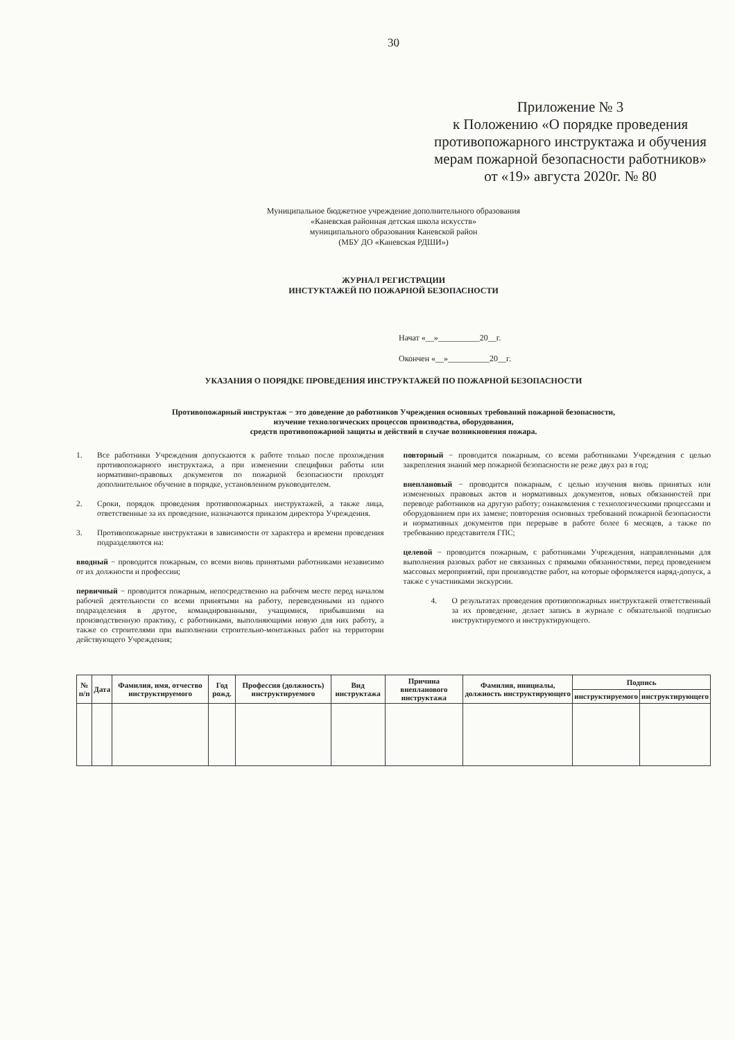30
Приложение № 3
к Положению «О порядке проведения противопожарного инструктажа и обучения мерам пожарной безопасности работников»
от «19» августа 2020г. № 80
Муниципальное бюджетное учреждение дополнительного образования
«Каневская районная детская школа искусств»
муниципального образования Каневской район
(МБУ ДО «Каневская РДШИ»)
ЖУРНАЛ РЕГИСТРАЦИИ
ИНСТУКТАЖЕЙ ПО ПОЖАРНОЙ БЕЗОПАСНОСТИ
Начат «__»__________20__г.
Окончен «__»__________20__г.
УКАЗАНИЯ О ПОРЯДКЕ ПРОВЕДЕНИЯ ИНСТРУКТАЖЕЙ ПО ПОЖАРНОЙ БЕЗОПАСНОСТИ
Противопожарный инструктаж − это доведение до работников Учреждения основных требований пожарной безопасности,
изучение технологических процессов производства, оборудования,
средств противопожарной защиты и действий в случае возникновения пожара.
1. Все работники Учреждения допускаются к работе только после прохождения противопожарного инструктажа, а при изменении специфики работы или нормативно-правовых документов по пожарной безопасности проходят дополнительное обучение в порядке, установленном руководителем.
2. Сроки, порядок проведения противопожарных инструктажей, а также лица, ответственные за их проведение, назначаются приказом директора Учреждения.
3. Противопожарные инструктажи в зависимости от характера и времени проведения подразделяются на:
вводный − проводится пожарным, со всеми вновь принятыми работниками независимо от их должности и профессии;
первичный − проводится пожарным, непосредственно на рабочем месте перед началом рабочей деятельности со всеми принятыми на работу, переведенными из одного подразделения в другое, командированными, учащимися, прибывшими на производственную практику, с работниками, выполняющими новую для них работу, а также со строителями при выполнении строительно-монтажных работ на территории действующего Учреждения;
повторный − проводится пожарным, со всеми работниками Учреждения с целью закрепления знаний мер пожарной безопасности не реже двух раз в год;
внеплановый − проводится пожарным, с целью изучения вновь принятых или измененных правовых актов и нормативных документов, новых обязанностей при переводе работников на другую работу; ознакомления с технологическими процессами и оборудованием при их замене; повторения основных требований пожарной безопасности и нормативных документов при перерыве в работе более 6 месяцев, а также по требованию представителя ГПС;
целевой − проводится пожарным, с работниками Учреждения, направленными для выполнения разовых работ не связанных с прямыми обязанностями, перед проведением массовых мероприятий, при производстве работ, на которые оформляется наряд-допуск, а также с участниками экскурсии.
4. О результатах проведения противопожарных инструктажей ответственный за их проведение, делает запись в журнале с обязательной подписью инструктируемого и инструктирующего.
| № п/п | Дата | Фамилия, имя, отчество инструктируемого | Год рожд. | Профессия (должность) инструктируемого | Вид инструктажа | Причина внепланового инструктажа | Фамилия, инициалы, должность инструктирующего | Подпись | |
| --- | --- | --- | --- | --- | --- | --- | --- | --- | --- |
| | | | | | | | | инструктируемого | инструктирующего |